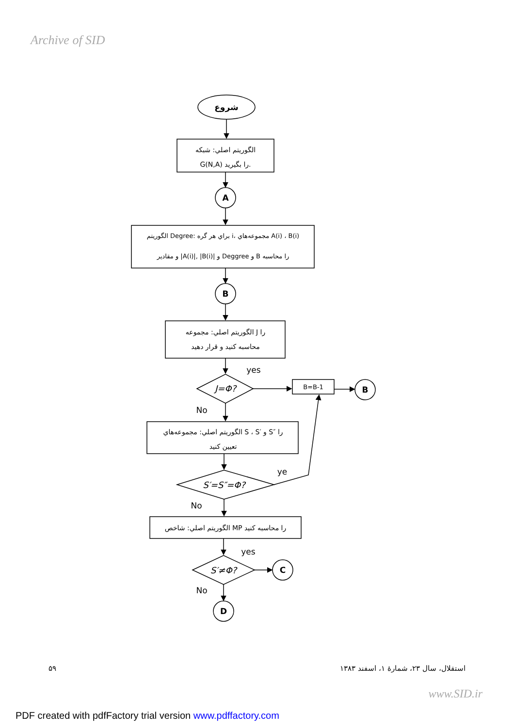Archive of SID
شروع
الگوريتم اصلي: شبكه
G(N,A) را بگيريد.
A
الگوريتم Degree: براي هر گره i، مجموعه‌هاي A(i) ، B(i)
و مقادير |A(i)|, |B(i)| و Deggree و B را محاسبه
B
الگوريتم اصلي: مجموعه J را
محاسبه كنيد و قرار دهيد
yes
J=Φ?
B=B-1
B
No
الگوريتم اصلي: مجموعه‌هاي S ، S′ و S″ را
تعيين كنيد
ye
S′=S″=Φ?
No
الگوريتم اصلي: شاخص MP را محاسبه كنيد
yes
S′≠Φ?
C
No
D
۵۹ استقلال، سال ۲۳، شمارهٔ ۱، اسفند ۱۳۸۳
www.SID.ir
PDF created with pdfFactory trial version www.pdffactory.com